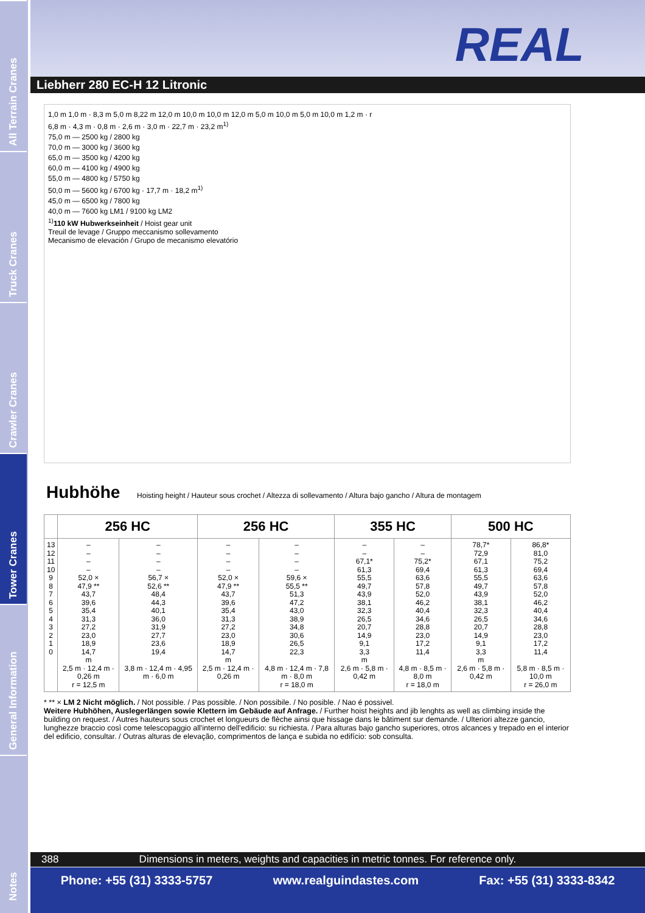All Terrain Cranes
Truck Cranes
Crawler Cranes
Tower Cranes
General Information
Notes
REAL
Liebherr 280 EC-H 12 Litronic
1,0 m 1,0 m · 8,3 m 5,0 m 8,22 m 12,0 m 10,0 m 10,0 m 12,0 m 5,0 m 10,0 m 5,0 m 10,0 m 1,2 m · r
6,8 m · 4,3 m · 0,8 m · 2,6 m · 3,0 m · 22,7 m · 23,2 m<sup>1)</sup>
75,0 m — 2500 kg / 2800 kg
70,0 m — 3000 kg / 3600 kg
65,0 m — 3500 kg / 4200 kg
60,0 m — 4100 kg / 4900 kg
55,0 m — 4800 kg / 5750 kg
50,0 m — 5600 kg / 6700 kg · 17,7 m · 18,2 m<sup>1)</sup>
45,0 m — 6500 kg / 7800 kg
40,0 m — 7600 kg LM1 / 9100 kg LM2
<sup>1)</sup> 110 kW Hubwerkseinheit / Hoist gear unit
Treuil de levage / Gruppo meccanismo sollevamento
Mecanismo de elevación / Grupo de mecanismo elevatório
Hubhöhe Hoisting height / Hauteur sous crochet / Altezza di sollevamento / Altura bajo gancho / Altura de montagem
| | 256 HC | | 256 HC | | 355 HC | | 500 HC | |
| --- | --- | --- | --- | --- | --- | --- | --- | --- |
| 13 12 11 10 9 8 7 6 5 4 3 2 1 0 | – – – – 52,0 × 47,9 ** 43,7 39,6 35,4 31,3 27,2 23,0 18,9 14,7 m 2,5 m · 12,4 m · 0,26 m r = 12,5 m | – – – – 56,7 × 52,6 ** 48,4 44,3 40,1 36,0 31,9 27,7 23,6 19,4 3,8 m · 12,4 m · 4,95 m · 6,0 m | – – – – 52,0 × 47,9 ** 43,7 39,6 35,4 31,3 27,2 23,0 18,9 14,7 m 2,5 m · 12,4 m · 0,26 m | – – – – 59,6 × 55,5 ** 51,3 47,2 43,0 38,9 34,8 30,6 26,5 22,3 4,8 m · 12,4 m · 7,8 m · 8,0 m r = 18,0 m | – – 67,1* 61,3 55,5 49,7 43,9 38,1 32,3 26,5 20,7 14,9 9,1 3,3 m 2,6 m · 5,8 m · 0,42 m | – – 75,2* 69,4 63,6 57,8 52,0 46,2 40,4 34,6 28,8 23,0 17,2 11,4 4,8 m · 8,5 m · 8,0 m r = 18,0 m | 78,7* 72,9 67,1 61,3 55,5 49,7 43,9 38,1 32,3 26,5 20,7 14,9 9,1 3,3 m 2,6 m · 5,8 m · 0,42 m | 86,8* 81,0 75,2 69,4 63,6 57,8 52,0 46,2 40,4 34,6 28,8 23,0 17,2 11,4 5,8 m · 8,5 m · 10,0 m r = 26,0 m |
* ** × LM 2 Nicht möglich. / Not possible. / Pas possible. / Non possibile. / No posible. / Nao é possivel.
Weitere Hubhöhen, Auslegerlängen sowie Klettern im Gebäude auf Anfrage. / Further hoist heights and jib lenghts as well as climbing inside the building on request. / Autres hauteurs sous crochet et longueurs de flèche ainsi que hissage dans le bâtiment sur demande. / Ulteriori altezze gancio, lunghezze braccio così come telescopaggio all'interno dell'edificio: su richiesta. / Para alturas bajo gancho superiores, otros alcances y trepado en el interior del edificio, consultar. / Outras alturas de elevação, comprimentos de lança e subida no edifício: sob consulta.
388 Dimensions in meters, weights and capacities in metric tonnes. For reference only.
Phone: +55 (31) 3333-5757 www.realguindastes.com Fax: +55 (31) 3333-8342